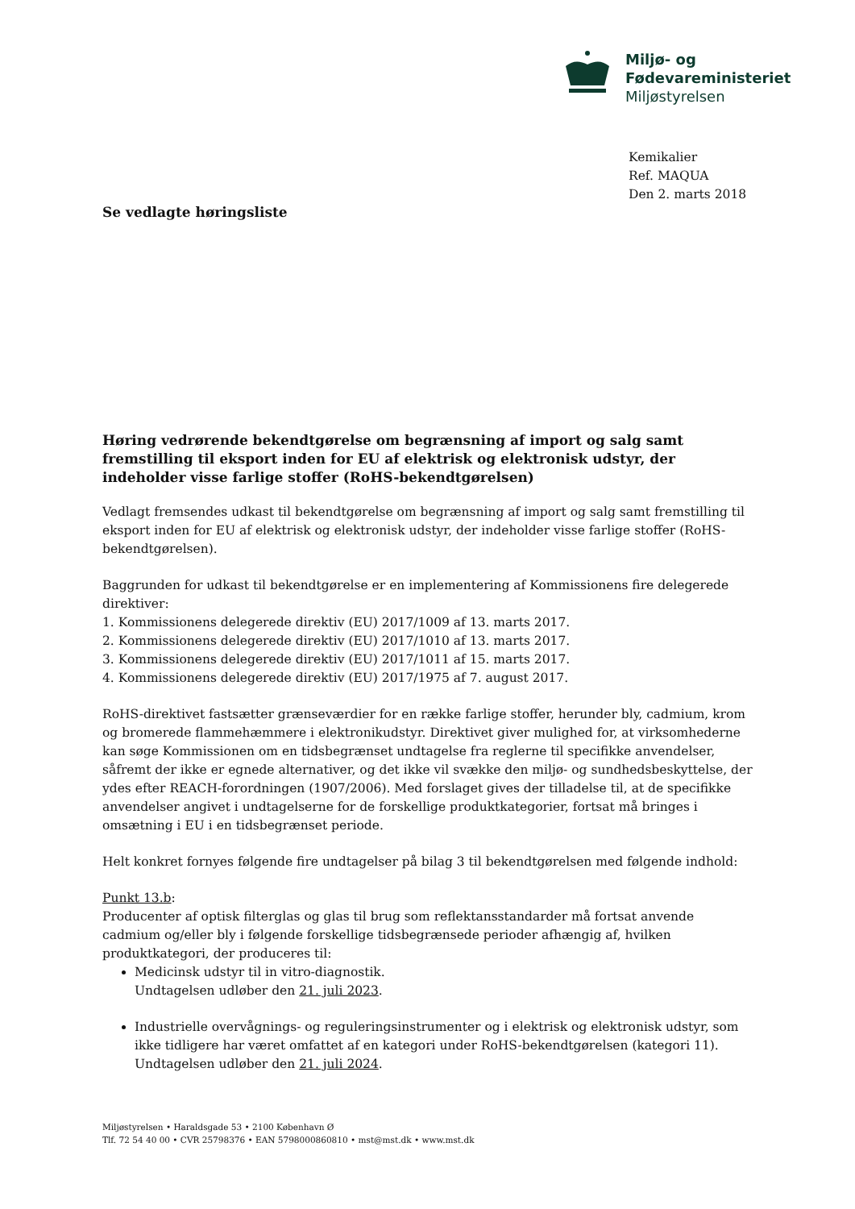Miljø- og
Fødevareministeriet
Miljøstyrelsen
Kemikalier
Ref. MAQUA
Den 2. marts 2018
Se vedlagte høringsliste
Høring vedrørende bekendtgørelse om begrænsning af import og salg samt fremstilling til eksport inden for EU af elektrisk og elektronisk udstyr, der indeholder visse farlige stoffer (RoHS-bekendtgørelsen)
Vedlagt fremsendes udkast til bekendtgørelse om begrænsning af import og salg samt fremstilling til eksport inden for EU af elektrisk og elektronisk udstyr, der indeholder visse farlige stoffer (RoHS-bekendtgørelsen).
Baggrunden for udkast til bekendtgørelse er en implementering af Kommissionens fire delegerede direktiver:
1. Kommissionens delegerede direktiv (EU) 2017/1009 af 13. marts 2017.
2. Kommissionens delegerede direktiv (EU) 2017/1010 af 13. marts 2017.
3. Kommissionens delegerede direktiv (EU) 2017/1011 af 15. marts 2017.
4. Kommissionens delegerede direktiv (EU) 2017/1975 af 7. august 2017.
RoHS-direktivet fastsætter grænseværdier for en række farlige stoffer, herunder bly, cadmium, krom og bromerede flammehæmmere i elektronikudstyr. Direktivet giver mulighed for, at virksomhederne kan søge Kommissionen om en tidsbegrænset undtagelse fra reglerne til specifikke anvendelser, såfremt der ikke er egnede alternativer, og det ikke vil svække den miljø- og sundhedsbeskyttelse, der ydes efter REACH-forordningen (1907/2006). Med forslaget gives der tilladelse til, at de specifikke anvendelser angivet i undtagelserne for de forskellige produktkategorier, fortsat må bringes i omsætning i EU i en tidsbegrænset periode.
Helt konkret fornyes følgende fire undtagelser på bilag 3 til bekendtgørelsen med følgende indhold:
Punkt 13.b:
Producenter af optisk filterglas og glas til brug som reflektansstandarder må fortsat anvende cadmium og/eller bly i følgende forskellige tidsbegrænsede perioder afhængig af, hvilken produktkategori, der produceres til:
Medicinsk udstyr til in vitro-diagnostik.
Undtagelsen udløber den 21. juli 2023.
Industrielle overvågnings- og reguleringsinstrumenter og i elektrisk og elektronisk udstyr, som ikke tidligere har været omfattet af en kategori under RoHS-bekendtgørelsen (kategori 11).
Undtagelsen udløber den 21. juli 2024.
Miljøstyrelsen • Haraldsgade 53 • 2100 København Ø
Tlf. 72 54 40 00 • CVR 25798376 • EAN 5798000860810 • mst@mst.dk • www.mst.dk